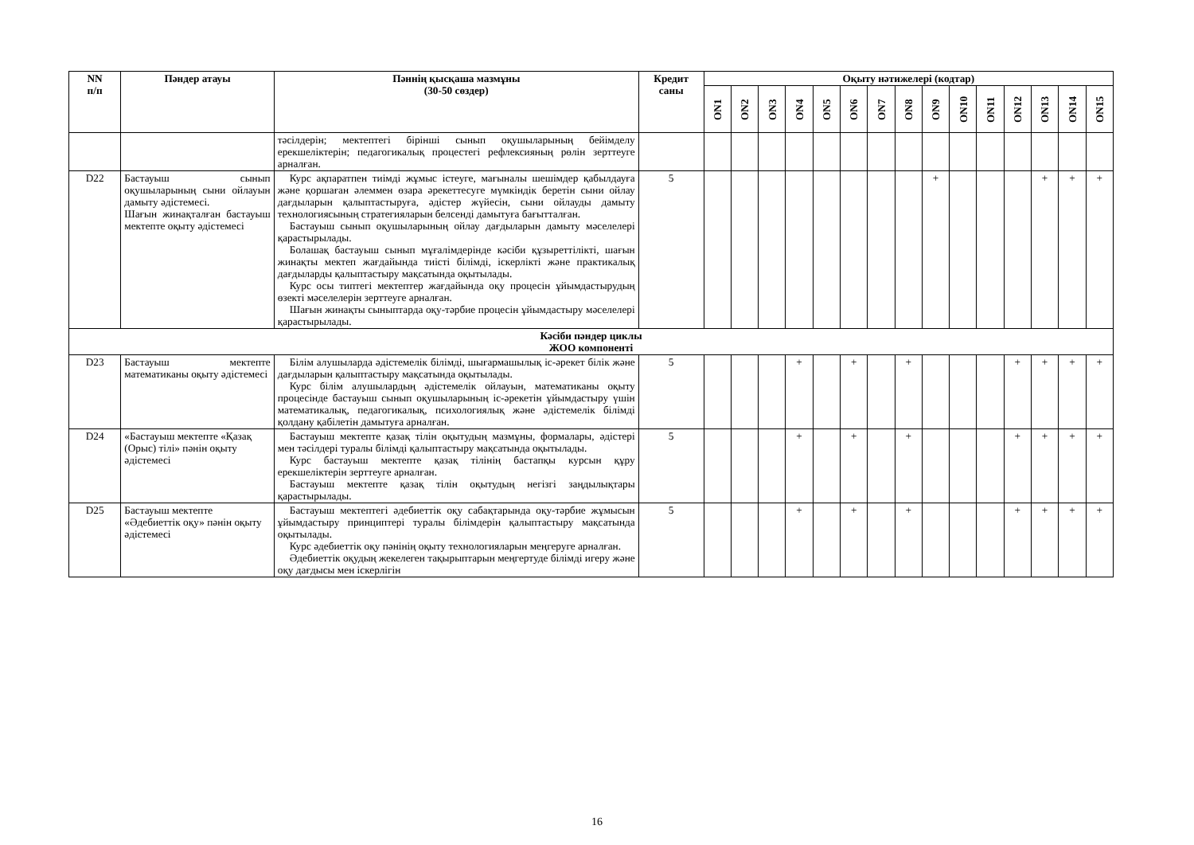| NN п/п | Пәндер атауы | Пәннің қысқаша мазмұны (30-50 сөздер) | Кредит саны | Оқыту нәтижелері (кодтар) | | | | | | | | | | | | | | |
| --- | --- | --- | --- | --- | --- | --- | --- | --- | --- | --- | --- | --- | --- | --- | --- | --- | --- | --- |
| | | | | ON1 | ON2 | ON3 | ON4 | ON5 | ON6 | ON7 | ON8 | ON9 | ON10 | ON11 | ON12 | ON13 | ON14 | ON15 |
| | | тәсілдерін; мектептегі бірінші сынып оқушыларының бейімделу ерекшеліктерін; педагогикалық процестегі рефлексияның рөлін зерттеуге арналған. | | | | | | | | | | | | | | | | |
| D22 | Бастауыш сынып оқушыларының сыни ойлауын дамыту әдістемесі. Шағын жинақталған бастауыш мектепте оқыту әдістемесі | Курс ақпаратпен тиімді жұмыс істеуге, мағыналы шешімдер қабылдауға және қоршаған әлеммен өзара әрекеттесуге мүмкіндік беретін сыни ойлау дағдыларын қалыптастыруға, әдістер жүйесін, сыни ойлауды дамыту технологиясының стратегияларын белсенді дамытуға бағытталған. Бастауыш сынып оқушыларының ойлау дағдыларын дамыту мәселелері қарастырылады. Болашақ бастауыш сынып мұғалімдерінде кәсіби құзыреттілікті, шағын жинақты мектеп жағдайында тиісті білімді, іскерлікті және практикалық дағдыларды қалыптастыру мақсатында оқытылады. Курс осы типтегі мектептер жағдайында оқу процесін ұйымдастырудың өзекті мәселелерін зерттеуге арналған. Шағын жинақты сыныптарда оқу-тәрбие процесін ұйымдастыру мәселелері қарастырылады. | 5 | | | | | | | | | + | | | | + | + | + |
| Кәсіби пәндер циклы ЖОО компоненті | | | | | | | | | | | | | | | | | | |
| D23 | Бастауыш мектепте математиканы оқыту әдістемесі | Білім алушыларда әдістемелік білімді, шығармашылық іс-әрекет білік және дағдыларын қалыптастыру мақсатында оқытылады. Курс білім алушылардың әдістемелік ойлауын, математиканы оқыту процесінде бастауыш сынып оқушыларының іс-әрекетін ұйымдастыру үшін математикалық, педагогикалық, психологиялық және әдістемелік білімді қолдану қабілетін дамытуға арналған. | 5 | | | | + | | + | | + | | | | + | + | + | + |
| D24 | «Бастауыш мектепте «Қазақ (Орыс) тілі» пәнін оқыту әдістемесі | Бастауыш мектепте қазақ тілін оқытудың мазмұны, формалары, әдістері мен тәсілдері туралы білімді қалыптастыру мақсатында оқытылады. Курс бастауыш мектепте қазақ тілінің бастапқы курсын құру ерекшеліктерін зерттеуге арналған. Бастауыш мектепте қазақ тілін оқытудың негізгі заңдылықтары қарастырылады. | 5 | | | | + | | + | | + | | | | + | + | + | + |
| D25 | Бастауыш мектепте «Әдебиеттік оқу» пәнін оқыту әдістемесі | Бастауыш мектептегі әдебиеттік оқу сабақтарында оқу-тәрбие жұмысын ұйымдастыру принциптері туралы білімдерін қалыптастыру мақсатында оқытылады. Курс әдебиеттік оқу пәнінің оқыту технологияларын меңгеруге арналған. Әдебиеттік оқудың жекелеген тақырыптарын меңгертуде білімді игеру және оқу дағдысы мен іскерлігін | 5 | | | | + | | + | | + | | | | + | + | + | + |
16